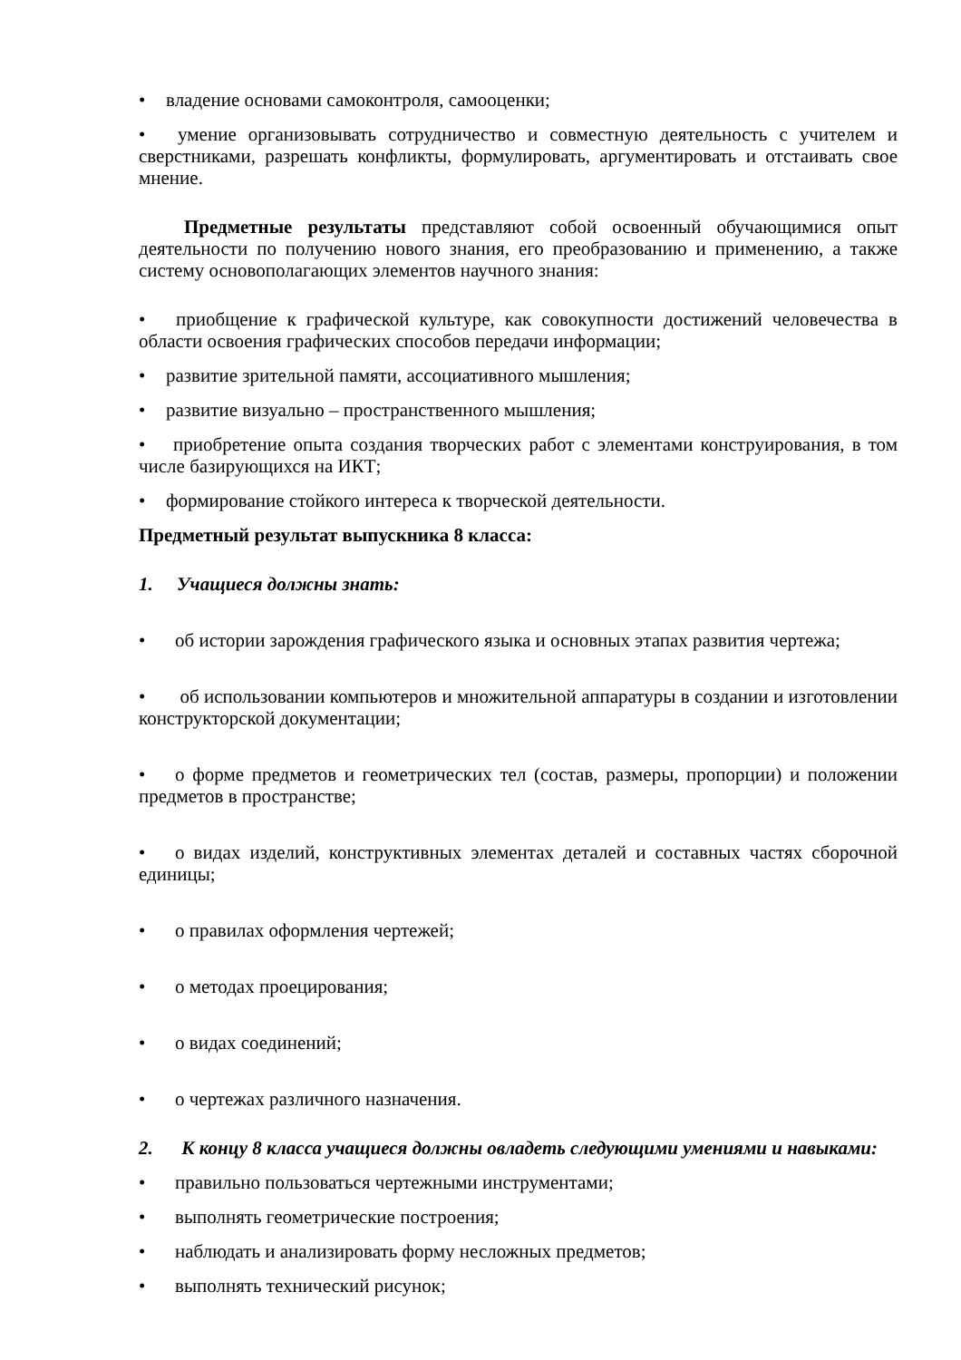• владение основами самоконтроля, самооценки;
• умение организовывать сотрудничество и совместную деятельность с учителем и сверстниками, разрешать конфликты, формулировать, аргументировать и отстаивать свое мнение.
Предметные результаты представляют собой освоенный обучающимися опыт деятельности по получению нового знания, его преобразованию и применению, а также систему основополагающих элементов научного знания:
• приобщение к графической культуре, как совокупности достижений человечества в области освоения графических способов передачи информации;
• развитие зрительной памяти, ассоциативного мышления;
• развитие визуально – пространственного мышления;
• приобретение опыта создания творческих работ с элементами конструирования, в том числе базирующихся на ИКТ;
• формирование стойкого интереса к творческой деятельности.
Предметный результат выпускника 8 класса:
1. Учащиеся должны знать:
• об истории зарождения графического языка и основных этапах развития чертежа;
• об использовании компьютеров и множительной аппаратуры в создании и изготовлении конструкторской документации;
• о форме предметов и геометрических тел (состав, размеры, пропорции) и положении предметов в пространстве;
• о видах изделий, конструктивных элементах деталей и составных частях сборочной единицы;
• о правилах оформления чертежей;
• о методах проецирования;
• о видах соединений;
• о чертежах различного назначения.
2. К концу 8 класса учащиеся должны овладеть следующими умениями и навыками:
• правильно пользоваться чертежными инструментами;
• выполнять геометрические построения;
• наблюдать и анализировать форму несложных предметов;
• выполнять технический рисунок;